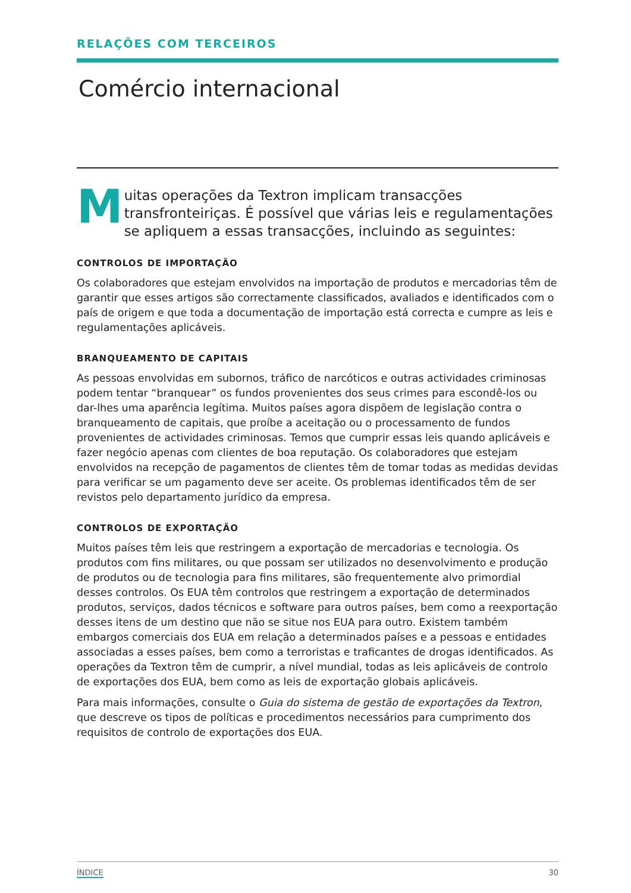RELAÇÕES COM TERCEIROS
Comércio internacional
Muitas operações da Textron implicam transacções transfronteiriças. É possível que várias leis e regulamentações se apliquem a essas transacções, incluindo as seguintes:
CONTROLOS DE IMPORTAÇÃO
Os colaboradores que estejam envolvidos na importação de produtos e mercadorias têm de garantir que esses artigos são correctamente classificados, avaliados e identificados com o país de origem e que toda a documentação de importação está correcta e cumpre as leis e regulamentações aplicáveis.
BRANQUEAMENTO DE CAPITAIS
As pessoas envolvidas em subornos, tráfico de narcóticos e outras actividades criminosas podem tentar “branquear” os fundos provenientes dos seus crimes para escondê-los ou dar-lhes uma aparência legítima. Muitos países agora dispõem de legislação contra o branqueamento de capitais, que proíbe a aceitação ou o processamento de fundos provenientes de actividades criminosas. Temos que cumprir essas leis quando aplicáveis e fazer negócio apenas com clientes de boa reputação. Os colaboradores que estejam envolvidos na recepção de pagamentos de clientes têm de tomar todas as medidas devidas para verificar se um pagamento deve ser aceite. Os problemas identificados têm de ser revistos pelo departamento jurídico da empresa.
CONTROLOS DE EXPORTAÇÃO
Muitos países têm leis que restringem a exportação de mercadorias e tecnologia. Os produtos com fins militares, ou que possam ser utilizados no desenvolvimento e produção de produtos ou de tecnologia para fins militares, são frequentemente alvo primordial desses controlos. Os EUA têm controlos que restringem a exportação de determinados produtos, serviços, dados técnicos e software para outros países, bem como a reexportação desses itens de um destino que não se situe nos EUA para outro. Existem também embargos comerciais dos EUA em relação a determinados países e a pessoas e entidades associadas a esses países, bem como a terroristas e traficantes de drogas identificados. As operações da Textron têm de cumprir, a nível mundial, todas as leis aplicáveis de controlo de exportações dos EUA, bem como as leis de exportação globais aplicáveis.
Para mais informações, consulte o Guia do sistema de gestão de exportações da Textron, que descreve os tipos de políticas e procedimentos necessários para cumprimento dos requisitos de controlo de exportações dos EUA.
ÍNDICE 30